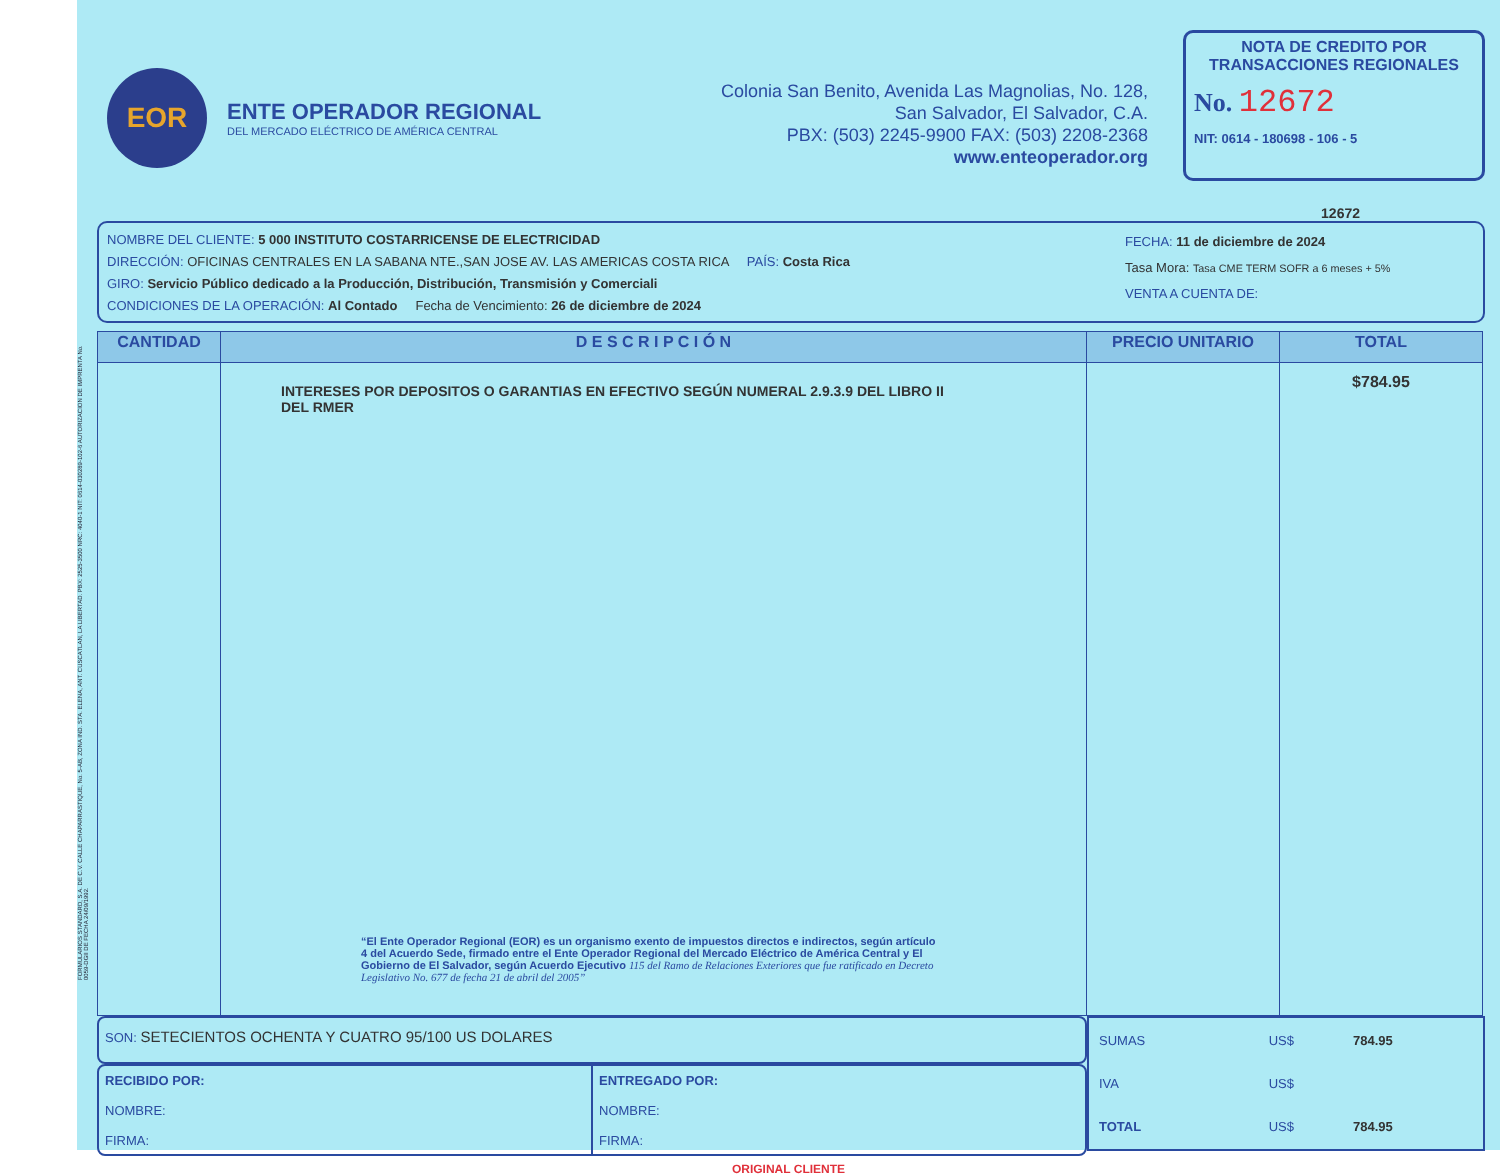FORMULARIOS STANDARD, S.A. DE C.V. CALLE CHAPARRASTIQUE, No. 5-AB, ZONA IND. STA. ELENA, ANT. CUSCATLAN, LA LIBERTAD. PBX: 2525-3500 NRC: 4040-1 NIT: 0614-030289-102-6 AUTORIZACION DE IMPRENTA No. 0059-DGII DE FECHA 24/09/1992.
EOR
ENTE OPERADOR REGIONAL
DEL MERCADO ELÉCTRICO DE AMÉRICA CENTRAL
Colonia San Benito, Avenida Las Magnolias, No. 128,
San Salvador, El Salvador, C.A.
PBX: (503) 2245-9900 FAX: (503) 2208-2368
www.enteoperador.org
NOTA DE CREDITO POR TRANSACCIONES REGIONALES
No. 12672
NIT: 0614 - 180698 - 106 - 5
12672
NOMBRE DEL CLIENTE: 5 000 INSTITUTO COSTARRICENSE DE ELECTRICIDAD
DIRECCIÓN: OFICINAS CENTRALES EN LA SABANA NTE.,SAN JOSE AV. LAS AMERICAS COSTA RICA PAÍS: Costa Rica
GIRO: Servicio Público dedicado a la Producción, Distribución, Transmisión y Comerciali
CONDICIONES DE LA OPERACIÓN: Al Contado Fecha de Vencimiento: 26 de diciembre de 2024
FECHA: 11 de diciembre de 2024
Tasa Mora: Tasa CME TERM SOFR a 6 meses + 5%
VENTA A CUENTA DE:
| CANTIDAD | D E S C R I P C I Ó N | PRECIO UNITARIO | TOTAL |
| --- | --- | --- | --- |
| | INTERESES POR DEPOSITOS O GARANTIAS EN EFECTIVO SEGÚN NUMERAL 2.9.3.9 DEL LIBRO II DEL RMER “El Ente Operador Regional (EOR) es un organismo exento de impuestos directos e indirectos, según artículo 4 del Acuerdo Sede, firmado entre el Ente Operador Regional del Mercado Eléctrico de América Central y El Gobierno de El Salvador, según Acuerdo Ejecutivo 115 del Ramo de Relaciones Exteriores que fue ratificado en Decreto Legislativo No. 677 de fecha 21 de abril del 2005” | | $784.95 |
SON: SETECIENTOS OCHENTA Y CUATRO 95/100 US DOLARES
RECIBIDO POR:
NOMBRE:
FIRMA:
ENTREGADO POR:
NOMBRE:
FIRMA:
| SUMAS | US$ | 784.95 |
| IVA | US$ | |
| TOTAL | US$ | 784.95 |
ORIGINAL CLIENTE